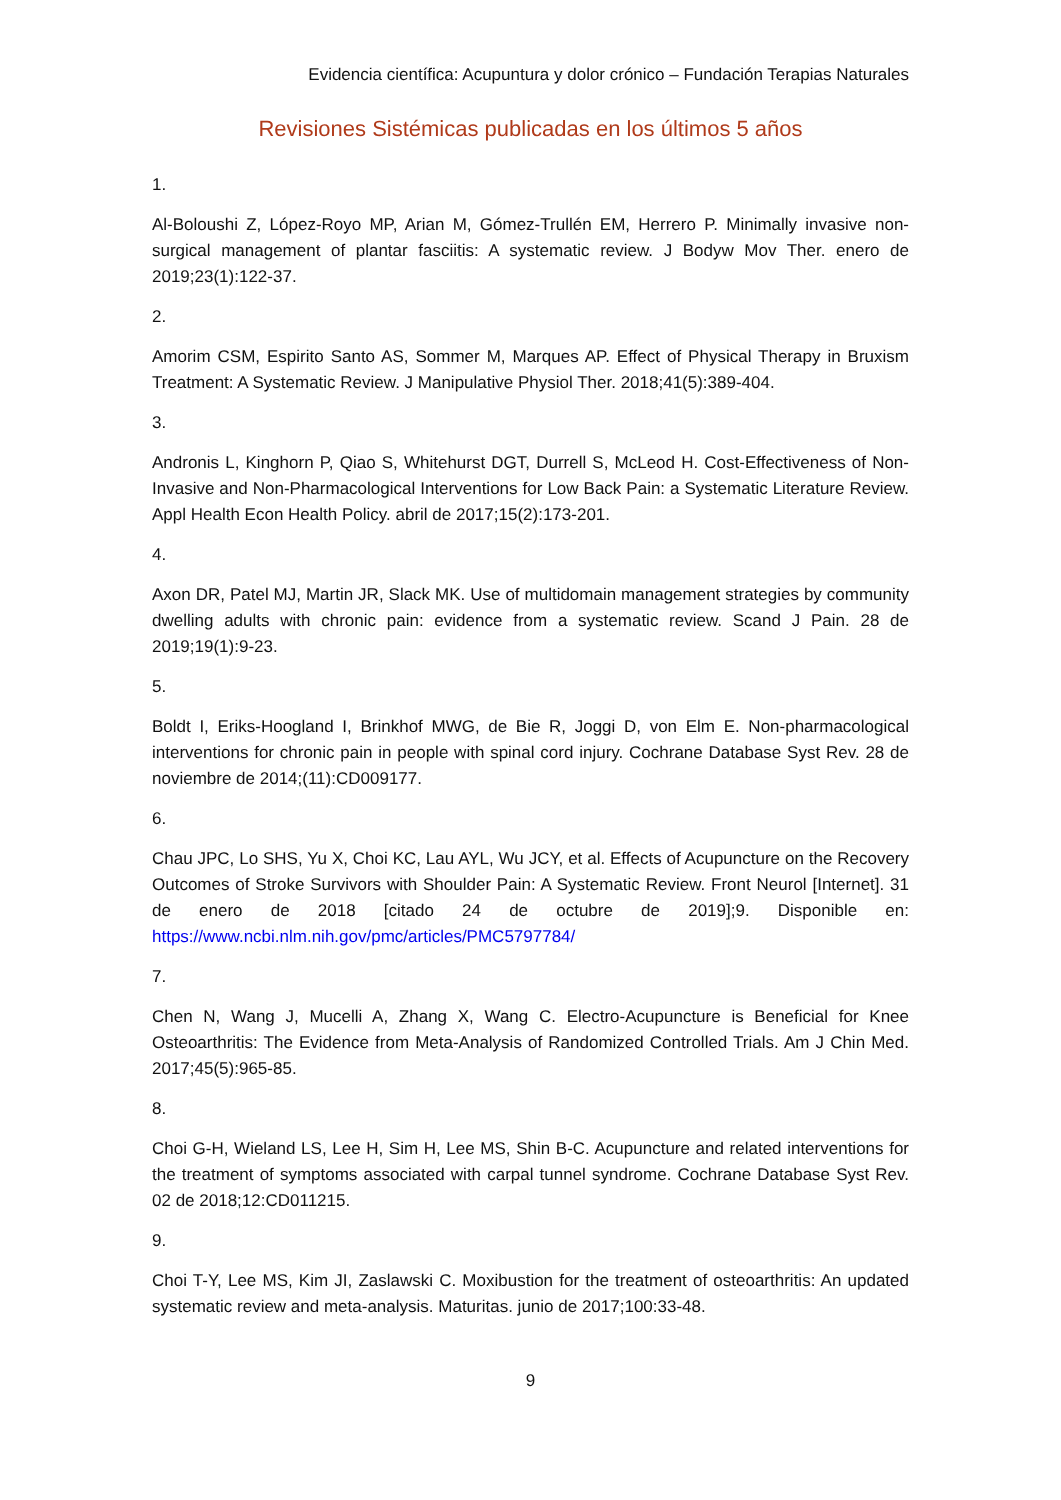Evidencia científica: Acupuntura y dolor crónico – Fundación Terapias Naturales
Revisiones Sistémicas publicadas en los últimos 5 años
1.
Al-Boloushi Z, López-Royo MP, Arian M, Gómez-Trullén EM, Herrero P. Minimally invasive non-surgical management of plantar fasciitis: A systematic review. J Bodyw Mov Ther. enero de 2019;23(1):122-37.
2.
Amorim CSM, Espirito Santo AS, Sommer M, Marques AP. Effect of Physical Therapy in Bruxism Treatment: A Systematic Review. J Manipulative Physiol Ther. 2018;41(5):389-404.
3.
Andronis L, Kinghorn P, Qiao S, Whitehurst DGT, Durrell S, McLeod H. Cost-Effectiveness of Non-Invasive and Non-Pharmacological Interventions for Low Back Pain: a Systematic Literature Review. Appl Health Econ Health Policy. abril de 2017;15(2):173-201.
4.
Axon DR, Patel MJ, Martin JR, Slack MK. Use of multidomain management strategies by community dwelling adults with chronic pain: evidence from a systematic review. Scand J Pain. 28 de 2019;19(1):9-23.
5.
Boldt I, Eriks-Hoogland I, Brinkhof MWG, de Bie R, Joggi D, von Elm E. Non-pharmacological interventions for chronic pain in people with spinal cord injury. Cochrane Database Syst Rev. 28 de noviembre de 2014;(11):CD009177.
6.
Chau JPC, Lo SHS, Yu X, Choi KC, Lau AYL, Wu JCY, et al. Effects of Acupuncture on the Recovery Outcomes of Stroke Survivors with Shoulder Pain: A Systematic Review. Front Neurol [Internet]. 31 de enero de 2018 [citado 24 de octubre de 2019];9. Disponible en: https://www.ncbi.nlm.nih.gov/pmc/articles/PMC5797784/
7.
Chen N, Wang J, Mucelli A, Zhang X, Wang C. Electro-Acupuncture is Beneficial for Knee Osteoarthritis: The Evidence from Meta-Analysis of Randomized Controlled Trials. Am J Chin Med. 2017;45(5):965-85.
8.
Choi G-H, Wieland LS, Lee H, Sim H, Lee MS, Shin B-C. Acupuncture and related interventions for the treatment of symptoms associated with carpal tunnel syndrome. Cochrane Database Syst Rev. 02 de 2018;12:CD011215.
9.
Choi T-Y, Lee MS, Kim JI, Zaslawski C. Moxibustion for the treatment of osteoarthritis: An updated systematic review and meta-analysis. Maturitas. junio de 2017;100:33-48.
9